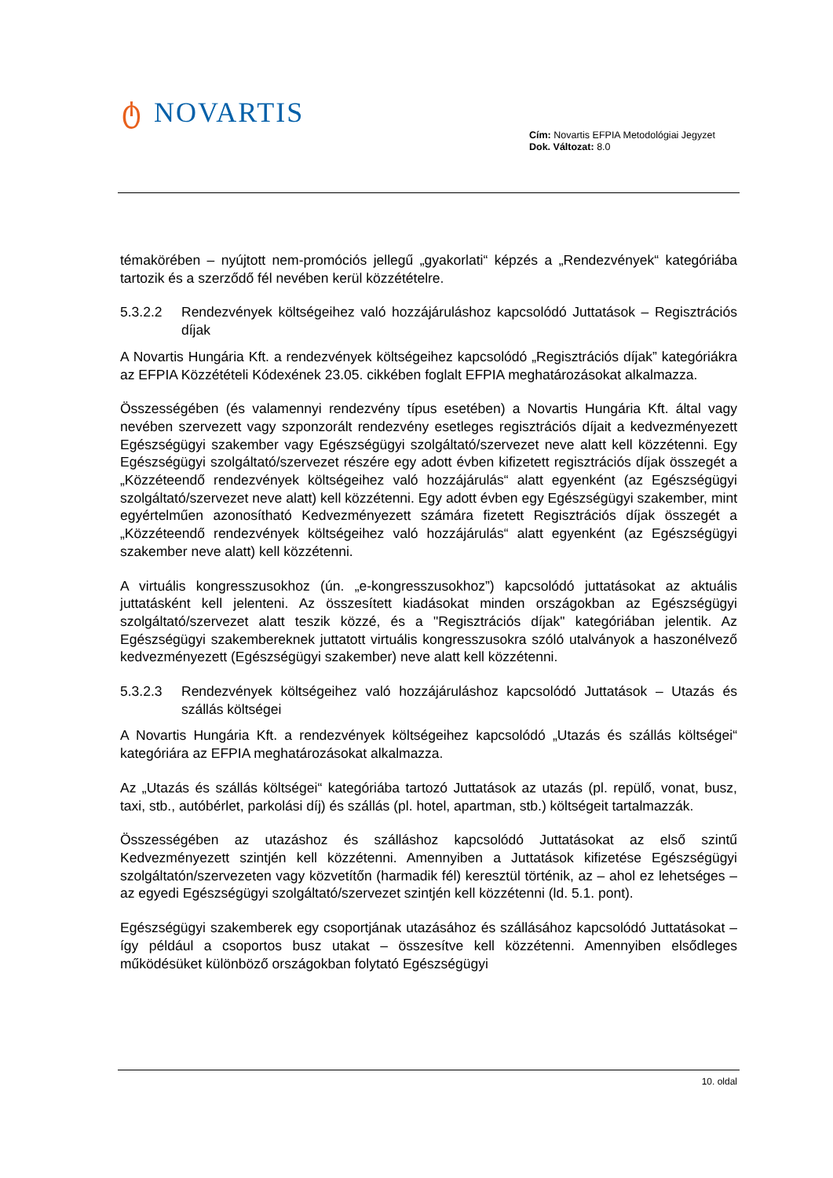ტ NOVARTIS
Cím: Novartis EFPIA Metodológiai Jegyzet
Dok. Változat: 8.0
témakörében – nyújtott nem-promóciós jellegű „gyakorlati“ képzés a „Rendezvények“ kategóriába tartozik és a szerződő fél nevében kerül közzétételre.
5.3.2.2 Rendezvények költségeihez való hozzájáruláshoz kapcsolódó Juttatások – Regisztrációs díjak
A Novartis Hungária Kft. a rendezvények költségeihez kapcsolódó „Regisztrációs díjak” kategóriákra az EFPIA Közzétételi Kódexének 23.05. cikkében foglalt EFPIA meghatározásokat alkalmazza.
Összességében (és valamennyi rendezvény típus esetében) a Novartis Hungária Kft. által vagy nevében szervezett vagy szponzorált rendezvény esetleges regisztrációs díjait a kedvezményezett Egészségügyi szakember vagy Egészségügyi szolgáltató/szervezet neve alatt kell közzétenni. Egy Egészségügyi szolgáltató/szervezet részére egy adott évben kifizetett regisztrációs díjak összegét a „Közzéteendő rendezvények költségeihez való hozzájárulás“ alatt egyenként (az Egészségügyi szolgáltató/szervezet neve alatt) kell közzétenni. Egy adott évben egy Egészségügyi szakember, mint egyértelműen azonosítható Kedvezményezett számára fizetett Regisztrációs díjak összegét a „Közzéteendő rendezvények költségeihez való hozzájárulás“ alatt egyenként (az Egészségügyi szakember neve alatt) kell közzétenni.
A virtuális kongresszusokhoz (ún. „e-kongresszusokhoz”) kapcsolódó juttatásokat az aktuális juttatásként kell jelenteni. Az összesített kiadásokat minden országokban az Egészségügyi szolgáltató/szervezet alatt teszik közzé, és a "Regisztrációs díjak" kategóriában jelentik. Az Egészségügyi szakembereknek juttatott virtuális kongresszusokra szóló utalványok a haszonélvező kedvezményezett (Egészségügyi szakember) neve alatt kell közzétenni.
5.3.2.3 Rendezvények költségeihez való hozzájáruláshoz kapcsolódó Juttatások – Utazás és szállás költségei
A Novartis Hungária Kft. a rendezvények költségeihez kapcsolódó „Utazás és szállás költségei“ kategóriára az EFPIA meghatározásokat alkalmazza.
Az „Utazás és szállás költségei“ kategóriába tartozó Juttatások az utazás (pl. repülő, vonat, busz, taxi, stb., autóbérlet, parkolási díj) és szállás (pl. hotel, apartman, stb.) költségeit tartalmazzák.
Összességében az utazáshoz és szálláshoz kapcsolódó Juttatásokat az első szintű Kedvezményezett szintjén kell közzétenni. Amennyiben a Juttatások kifizetése Egészségügyi szolgáltatón/szervezeten vagy közvetítőn (harmadik fél) keresztül történik, az – ahol ez lehetséges –az egyedi Egészségügyi szolgáltató/szervezet szintjén kell közzétenni (ld. 5.1. pont).
Egészségügyi szakemberek egy csoportjának utazásához és szállásához kapcsolódó Juttatásokat – így például a csoportos busz utakat – összesítve kell közzétenni. Amennyiben elsődleges működésüket különböző országokban folytató Egészségügyi
10. oldal